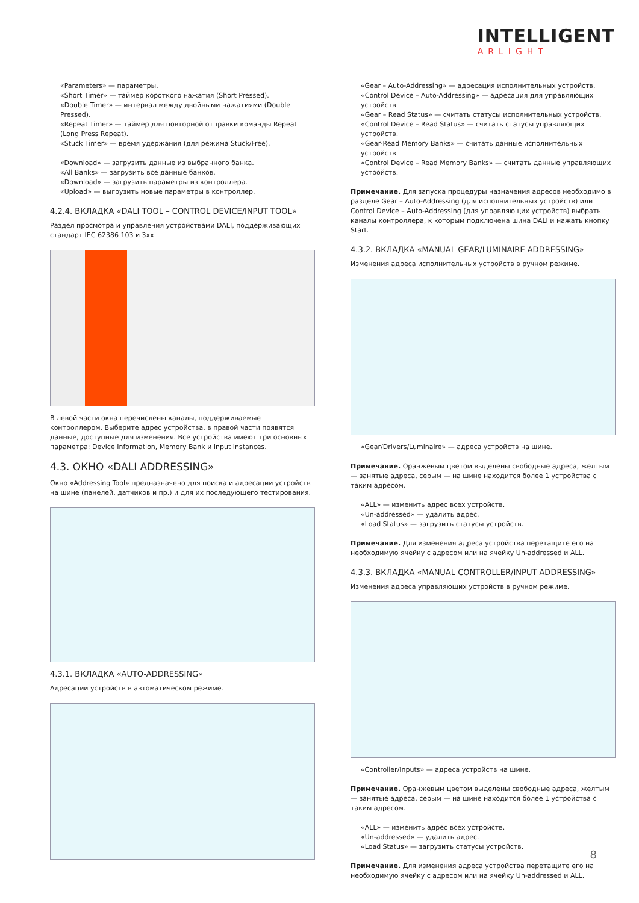INTELLIGENT
ARLIGHT
«Parameters» — параметры.
«Short Timer» — таймер короткого нажатия (Short Pressed).
«Double Timer» — интервал между двойными нажатиями (Double Pressed).
«Repeat Timer» — таймер для повторной отправки команды Repeat (Long Press Repeat).
«Stuck Timer» — время удержания (для режима Stuck/Free).
«Download» — загрузить данные из выбранного банка.
«All Banks» — загрузить все данные банков.
«Download» — загрузить параметры из контроллера.
«Upload» — выгрузить новые параметры в контроллер.
4.2.4. ВКЛАДКА «DALI TOOL – CONTROL DEVICE/INPUT TOOL»
Раздел просмотра и управления устройствами DALI, поддерживающих стандарт IEC 62386 103 и 3хх.
В левой части окна перечислены каналы, поддерживаемые контроллером. Выберите адрес устройства, в правой части появятся данные, доступные для изменения. Все устройства имеют три основных параметра: Device Information, Memory Bank и Input Instances.
4.3. ОКНО «DALI ADDRESSING»
Окно «Addressing Tool» предназначено для поиска и адресации устройств на шине (панелей, датчиков и пр.) и для их последующего тестирования.
4.3.1. ВКЛАДКА «AUTO-ADDRESSING»
Адресации устройств в автоматическом режиме.
«Gear – Auto-Addressing» — адресация исполнительных устройств.
«Control Device – Auto-Addressing» — адресация для управляющих устройств.
«Gear – Read Status» — считать статусы исполнительных устройств.
«Control Device – Read Status» — считать статусы управляющих устройств.
«Gear-Read Memory Banks» — считать данные исполнительных устройств.
«Control Device – Read Memory Banks» — считать данные управляющих устройств.
Примечание. Для запуска процедуры назначения адресов необходимо в разделе Gear – Auto-Addressing (для исполнительных устройств) или Control Device – Auto-Addressing (для управляющих устройств) выбрать каналы контроллера, к которым подключена шина DALI и нажать кнопку Start.
4.3.2. ВКЛАДКА «MANUAL GEAR/LUMINAIRE ADDRESSING»
Изменения адреса исполнительных устройств в ручном режиме.
«Gear/Drivers/Luminaire» — адреса устройств на шине.
Примечание. Оранжевым цветом выделены свободные адреса, желтым — занятые адреса, серым — на шине находится более 1 устройства с таким адресом.
«ALL» — изменить адрес всех устройств.
«Un-addressed» — удалить адрес.
«Load Status» — загрузить статусы устройств.
Примечание. Для изменения адреса устройства перетащите его на необходимую ячейку с адресом или на ячейку Un-addressed и ALL.
4.3.3. ВКЛАДКА «MANUAL CONTROLLER/INPUT ADDRESSING»
Изменения адреса управляющих устройств в ручном режиме.
«Controller/Inputs» — адреса устройств на шине.
Примечание. Оранжевым цветом выделены свободные адреса, желтым — занятые адреса, серым — на шине находится более 1 устройства с таким адресом.
«ALL» — изменить адрес всех устройств.
«Un-addressed» — удалить адрес.
«Load Status» — загрузить статусы устройств.
Примечание. Для изменения адреса устройства перетащите его на необходимую ячейку с адресом или на ячейку Un-addressed и ALL.
8